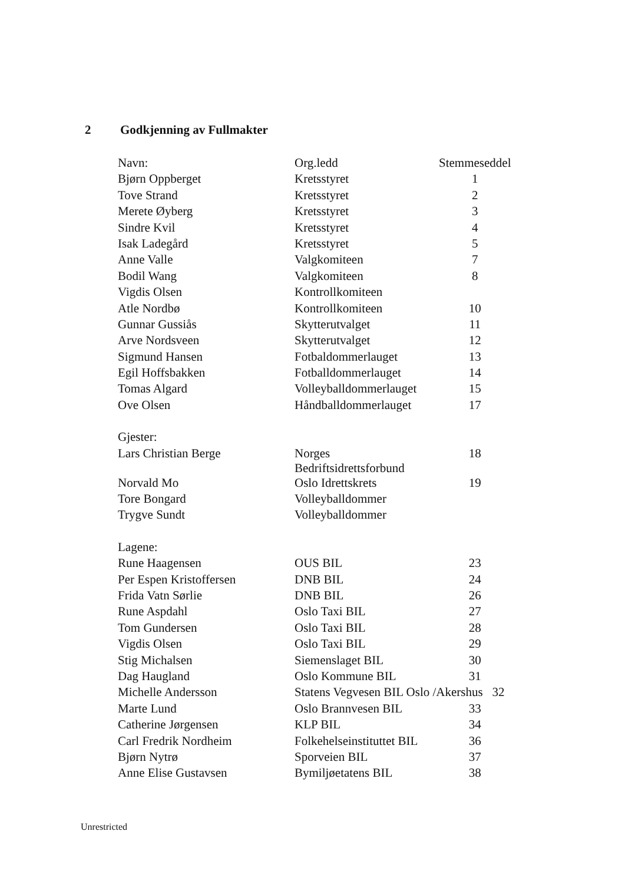2 Godkjenning av Fullmakter
| Navn: | Org.ledd | Stemmeseddel |
| --- | --- | --- |
| Bjørn Oppberget | Kretsstyret | 1 |
| Tove Strand | Kretsstyret | 2 |
| Merete Øyberg | Kretsstyret | 3 |
| Sindre Kvil | Kretsstyret | 4 |
| Isak Ladegård | Kretsstyret | 5 |
| Anne Valle | Valgkomiteen | 7 |
| Bodil Wang | Valgkomiteen | 8 |
| Vigdis Olsen | Kontrollkomiteen | |
| Atle Nordbø | Kontrollkomiteen | 10 |
| Gunnar Gussiås | Skytterutvalget | 11 |
| Arve Nordsveen | Skytterutvalget | 12 |
| Sigmund Hansen | Fotbaldommerlauget | 13 |
| Egil Hoffsbakken | Fotballdommerlauget | 14 |
| Tomas Algard | Volleyballdommerlauget | 15 |
| Ove Olsen | Håndballdommerlauget | 17 |
| Gjester: | | |
| Lars Christian Berge | Norges Bedriftsidrettsforbund | 18 |
| Norvald Mo | Oslo Idrettskrets | 19 |
| Tore Bongard | Volleyballdommer | |
| Trygve Sundt | Volleyballdommer | |
| Lagene: | | |
| Rune Haagensen | OUS BIL | 23 |
| Per Espen Kristoffersen | DNB BIL | 24 |
| Frida Vatn Sørlie | DNB BIL | 26 |
| Rune Aspdahl | Oslo Taxi BIL | 27 |
| Tom Gundersen | Oslo Taxi BIL | 28 |
| Vigdis Olsen | Oslo Taxi BIL | 29 |
| Stig Michalsen | Siemenslaget BIL | 30 |
| Dag Haugland | Oslo Kommune BIL | 31 |
| Michelle Andersson | Statens Vegvesen BIL Oslo /Akershus 32 | |
| Marte Lund | Oslo Brannvesen BIL | 33 |
| Catherine Jørgensen | KLP BIL | 34 |
| Carl Fredrik Nordheim | Folkehelseinstituttet BIL | 36 |
| Bjørn Nytrø | Sporveien BIL | 37 |
| Anne Elise Gustavsen | Bymiljøetatens BIL | 38 |
Unrestricted